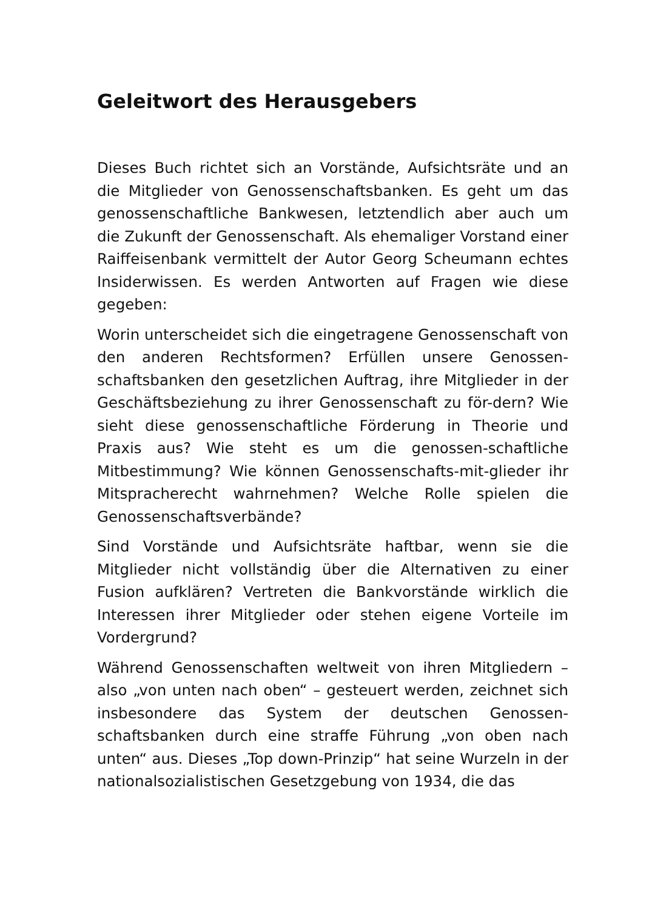Geleitwort des Herausgebers
Dieses Buch richtet sich an Vorstände, Aufsichtsräte und an die Mitglieder von Genossenschaftsbanken. Es geht um das genossenschaftliche Bankwesen, letztendlich aber auch um die Zukunft der Genossenschaft. Als ehemaliger Vorstand einer Raiffeisenbank vermittelt der Autor Georg Scheumann echtes Insiderwissen. Es werden Antworten auf Fragen wie diese gegeben:
Worin unterscheidet sich die eingetragene Genossenschaft von den anderen Rechtsformen? Erfüllen unsere Genossen-schaftsbanken den gesetzlichen Auftrag, ihre Mitglieder in der Geschäftsbeziehung zu ihrer Genossenschaft zu för-dern? Wie sieht diese genossenschaftliche Förderung in Theorie und Praxis aus? Wie steht es um die genossen-schaftliche Mitbestimmung? Wie können Genossenschafts-mit-glieder ihr Mitspracherecht wahrnehmen? Welche Rolle spielen die Genossenschaftsverbände?
Sind Vorstände und Aufsichtsräte haftbar, wenn sie die Mitglieder nicht vollständig über die Alternativen zu einer Fusion aufklären? Vertreten die Bankvorstände wirklich die Interessen ihrer Mitglieder oder stehen eigene Vorteile im Vordergrund?
Während Genossenschaften weltweit von ihren Mitgliedern – also „von unten nach oben“ – gesteuert werden, zeichnet sich insbesondere das System der deutschen Genossen-schaftsbanken durch eine straffe Führung „von oben nach unten“ aus. Dieses „Top down-Prinzip“ hat seine Wurzeln in der nationalsozialistischen Gesetzgebung von 1934, die das